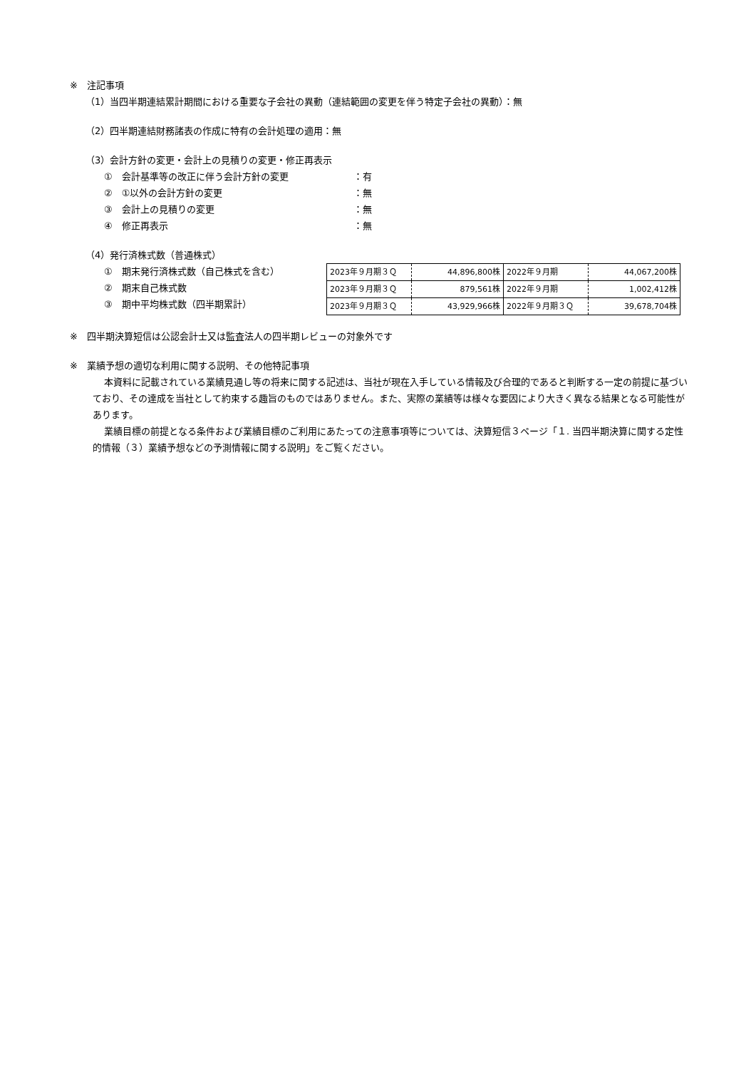※　注記事項
（1）当四半期連結累計期間における重要な子会社の異動（連結範囲の変更を伴う特定子会社の異動）：無
（2）四半期連結財務諸表の作成に特有の会計処理の適用：無
（3）会計方針の変更・会計上の見積りの変更・修正再表示
①　会計基準等の改正に伴う会計方針の変更 ：有
②　①以外の会計方針の変更 ：無
③　会計上の見積りの変更 ：無
④　修正再表示 ：無
（4）発行済株式数（普通株式）
①　期末発行済株式数（自己株式を含む）
②　期末自己株式数
③　期中平均株式数（四半期累計）
| 2023年９月期３Ｑ | 44,896,800株 | 2022年９月期 | 44,067,200株 |
| 2023年９月期３Ｑ | 879,561株 | 2022年９月期 | 1,002,412株 |
| 2023年９月期３Ｑ | 43,929,966株 | 2022年９月期３Ｑ | 39,678,704株 |
※　四半期決算短信は公認会計士又は監査法人の四半期レビューの対象外です
※　業績予想の適切な利用に関する説明、その他特記事項
本資料に記載されている業績見通し等の将来に関する記述は、当社が現在入手している情報及び合理的であると判断する一定の前提に基づいており、その達成を当社として約束する趣旨のものではありません。また、実際の業績等は様々な要因により大きく異なる結果となる可能性があります。
業績目標の前提となる条件および業績目標のご利用にあたっての注意事項等については、決算短信３ページ「１. 当四半期決算に関する定性的情報（３）業績予想などの予測情報に関する説明」をご覧ください。